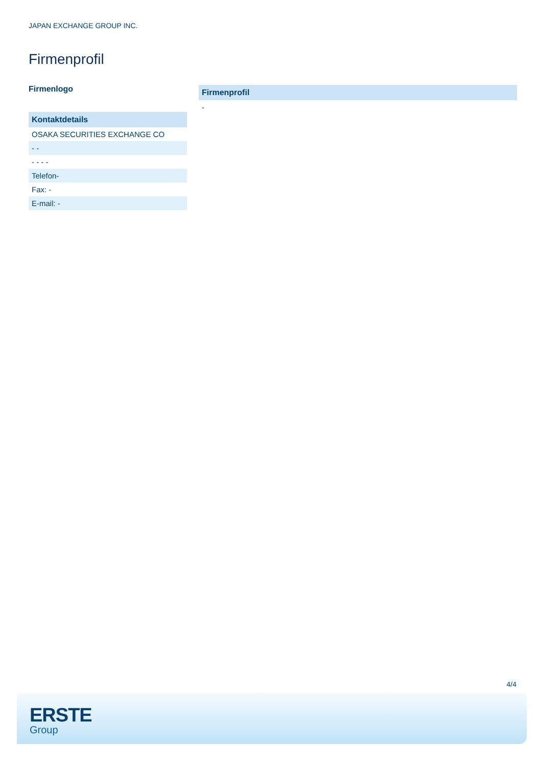JAPAN EXCHANGE GROUP INC.
Firmenprofil
Firmenlogo
| Kontaktdetails |
| --- |
| OSAKA SECURITIES EXCHANGE CO |
| - - |
| - - - - |
| Telefon- |
| Fax: - |
| E-mail: - |
| Firmenprofil |
| --- |
| - |
4/4
ERSTE
Group